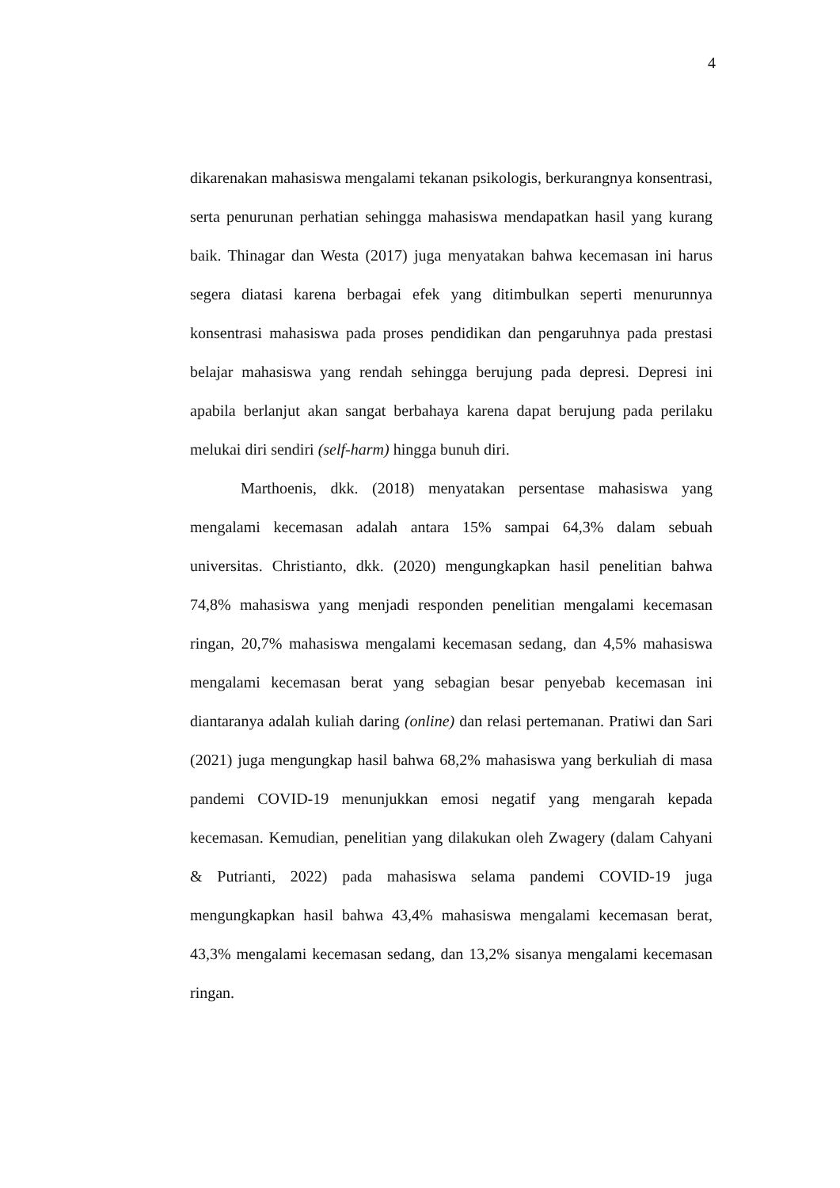4
dikarenakan mahasiswa mengalami tekanan psikologis, berkurangnya konsentrasi, serta penurunan perhatian sehingga mahasiswa mendapatkan hasil yang kurang baik. Thinagar dan Westa (2017) juga menyatakan bahwa kecemasan ini harus segera diatasi karena berbagai efek yang ditimbulkan seperti menurunnya konsentrasi mahasiswa pada proses pendidikan dan pengaruhnya pada prestasi belajar mahasiswa yang rendah sehingga berujung pada depresi. Depresi ini apabila berlanjut akan sangat berbahaya karena dapat berujung pada perilaku melukai diri sendiri (self-harm) hingga bunuh diri.
Marthoenis, dkk. (2018) menyatakan persentase mahasiswa yang mengalami kecemasan adalah antara 15% sampai 64,3% dalam sebuah universitas. Christianto, dkk. (2020) mengungkapkan hasil penelitian bahwa 74,8% mahasiswa yang menjadi responden penelitian mengalami kecemasan ringan, 20,7% mahasiswa mengalami kecemasan sedang, dan 4,5% mahasiswa mengalami kecemasan berat yang sebagian besar penyebab kecemasan ini diantaranya adalah kuliah daring (online) dan relasi pertemanan. Pratiwi dan Sari (2021) juga mengungkap hasil bahwa 68,2% mahasiswa yang berkuliah di masa pandemi COVID-19 menunjukkan emosi negatif yang mengarah kepada kecemasan. Kemudian, penelitian yang dilakukan oleh Zwagery (dalam Cahyani & Putrianti, 2022) pada mahasiswa selama pandemi COVID-19 juga mengungkapkan hasil bahwa 43,4% mahasiswa mengalami kecemasan berat, 43,3% mengalami kecemasan sedang, dan 13,2% sisanya mengalami kecemasan ringan.